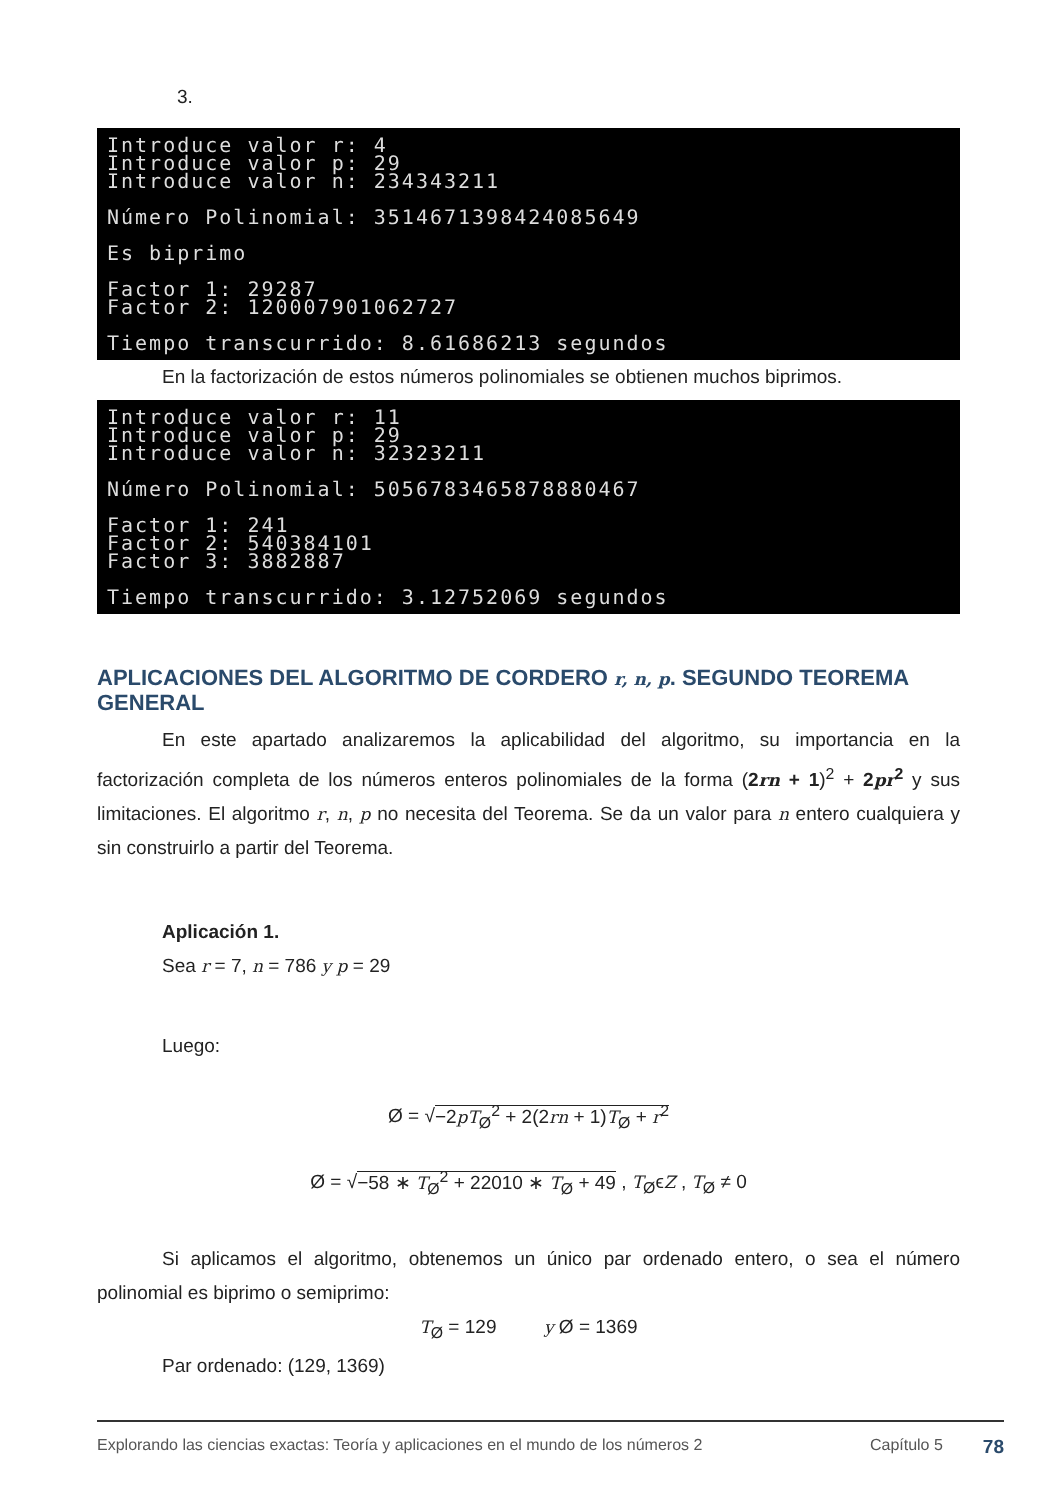3.
Introduce valor r: 4 Introduce valor p: 29 Introduce valor n: 234343211 Número Polinomial: 3514671398424085649 Es biprimo Factor 1: 29287 Factor 2: 120007901062727 Tiempo transcurrido: 8.61686213 segundos
En la factorización de estos números polinomiales se obtienen muchos biprimos.
Introduce valor r: 11 Introduce valor p: 29 Introduce valor n: 32323211 Número Polinomial: 5056783465878880467 Factor 1: 241 Factor 2: 540384101 Factor 3: 3882887 Tiempo transcurrido: 3.12752069 segundos
APLICACIONES DEL ALGORITMO DE CORDERO r, n, p. SEGUNDO TEOREMA GENERAL
En este apartado analizaremos la aplicabilidad del algoritmo, su importancia en la factorización completa de los números enteros polinomiales de la forma (2rn + 1)<sup>2</sup> + 2pr<sup>2</sup> y sus limitaciones. El algoritmo r, n, p no necesita del Teorema. Se da un valor para n entero cualquiera y sin construirlo a partir del Teorema.
Aplicación 1.
Sea r = 7, n = 786 y p = 29
Luego:
Ø = √−2pT<sub>Ø</sub><sup>2</sup> + 2(2rn + 1)T<sub>Ø</sub> + r<sup>2</sup>
Ø = √−58 ∗ T<sub>Ø</sub><sup>2</sup> + 22010 ∗ T<sub>Ø</sub> + 49 , T<sub>Ø</sub>ϵZ , T<sub>Ø</sub> ≠ 0
Si aplicamos el algoritmo, obtenemos un único par ordenado entero, o sea el número polinomial es biprimo o semiprimo:
T<sub>Ø</sub> = 129 y Ø = 1369
Par ordenado: (129, 1369)
Explorando las ciencias exactas: Teoría y aplicaciones en el mundo de los números 2 Capítulo 5 78